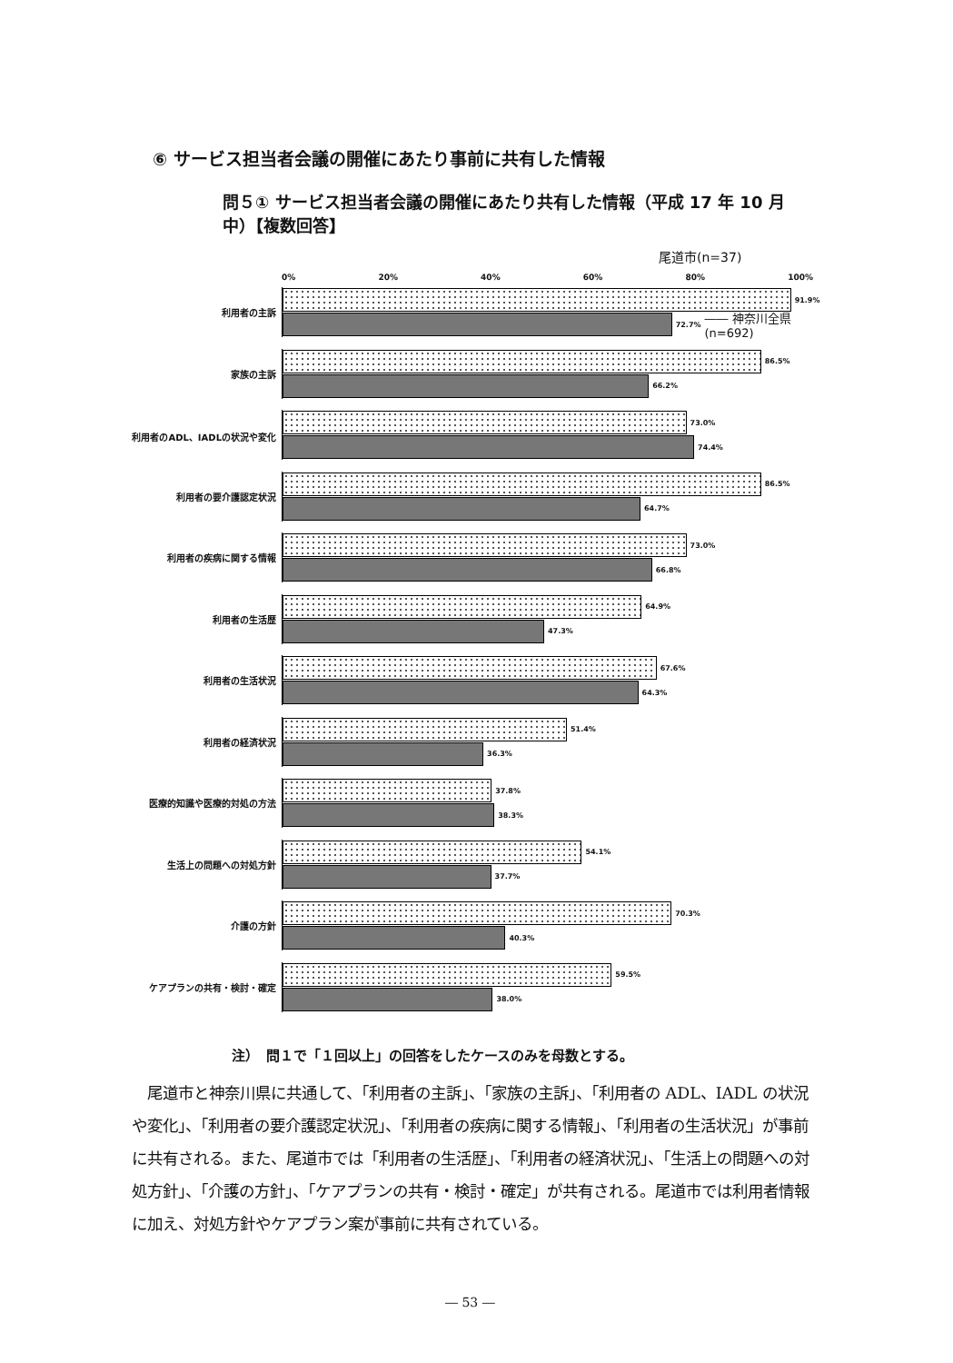⑥ サービス担当者会議の開催にあたり事前に共有した情報
問５① サービス担当者会議の開催にあたり共有した情報（平成 17 年 10 月中）【複数回答】
尾道市(n=37)
0% 20% 40% 60% 80% 100%
利用者の主訴
91.9%
72.7% ―― 神奈川全県(n=692)
家族の主訴
86.5%
66.2%
利用者のADL、IADLの状況や変化
73.0%
74.4%
利用者の要介護認定状況
86.5%
64.7%
利用者の疾病に関する情報
73.0%
66.8%
利用者の生活歴
64.9%
47.3%
利用者の生活状況
67.6%
64.3%
利用者の経済状況
51.4%
36.3%
医療的知識や医療的対処の方法
37.8%
38.3%
生活上の問題への対処方針
54.1%
37.7%
介護の方針
70.3%
40.3%
ケアプランの共有・検討・確定
59.5%
38.0%
注）　問１で「１回以上」の回答をしたケースのみを母数とする。
　尾道市と神奈川県に共通して、「利用者の主訴」、「家族の主訴」、「利用者の ADL、IADL の状況や変化」、「利用者の要介護認定状況」、「利用者の疾病に関する情報」、「利用者の生活状況」が事前に共有される。また、尾道市では「利用者の生活歴」、「利用者の経済状況」、「生活上の問題への対処方針」、「介護の方針」、「ケアプランの共有・検討・確定」が共有される。尾道市では利用者情報に加え、対処方針やケアプラン案が事前に共有されている。
― 53 ―